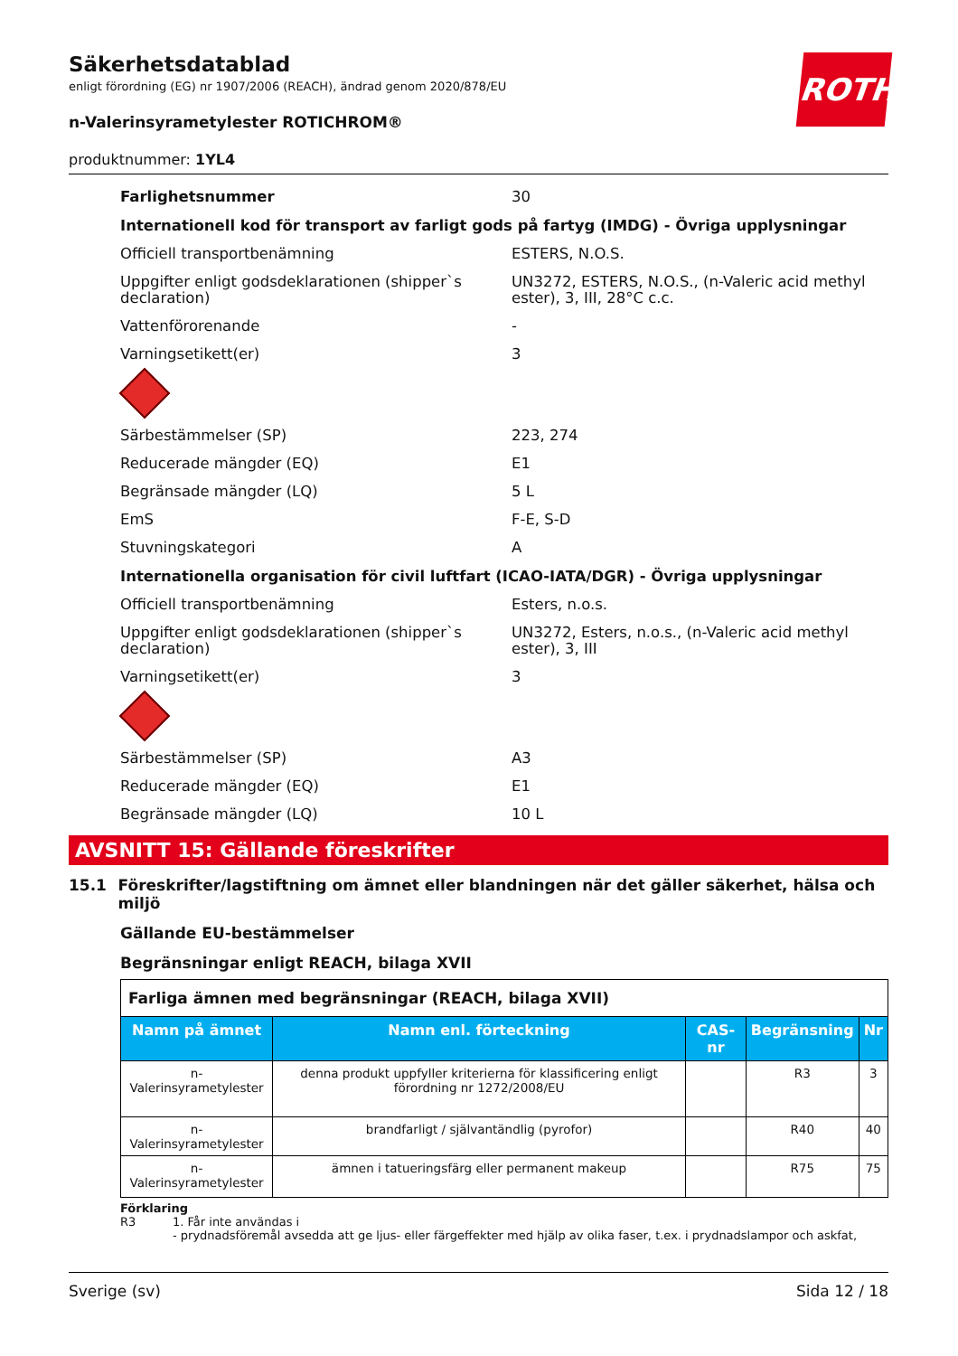ROTH
Säkerhetsdatablad
enligt förordning (EG) nr 1907/2006 (REACH), ändrad genom 2020/878/EU
n-Valerinsyrametylester ROTICHROM®
produktnummer: 1YL4
Farlighetsnummer 30
Internationell kod för transport av farligt gods på fartyg (IMDG) - Övriga upplysningar
Officiell transportbenämning ESTERS, N.O.S.
Uppgifter enligt godsdeklarationen (shipper`s declaration)
UN3272, ESTERS, N.O.S., (n-Valeric acid methyl ester), 3, III, 28°C c.c.
Vattenförorenande -
Varningsetikett(er) 3
Särbestämmelser (SP) 223, 274
Reducerade mängder (EQ) E1
Begränsade mängder (LQ) 5 L
EmS F-E, S-D
Stuvningskategori A
Internationella organisation för civil luftfart (ICAO-IATA/DGR) - Övriga upplysningar
Officiell transportbenämning Esters, n.o.s.
Uppgifter enligt godsdeklarationen (shipper`s declaration)
UN3272, Esters, n.o.s., (n-Valeric acid methyl ester), 3, III
Varningsetikett(er) 3
Särbestämmelser (SP) A3
Reducerade mängder (EQ) E1
Begränsade mängder (LQ) 10 L
AVSNITT 15: Gällande föreskrifter
15.1 Föreskrifter/lagstiftning om ämnet eller blandningen när det gäller säkerhet, hälsa och miljö
Gällande EU-bestämmelser
Begränsningar enligt REACH, bilaga XVII
| Farliga ämnen med begränsningar (REACH, bilaga XVII) | | | | |
| Namn på ämnet | Namn enl. förteckning | CAS-nr | Begränsning | Nr |
| n-Valerinsyrametylester | denna produkt uppfyller kriterierna för klassificering enligt förordning nr 1272/2008/EU | | R3 | 3 |
| n-Valerinsyrametylester | brandfarligt / självantändlig (pyrofor) | | R40 | 40 |
| n-Valerinsyrametylester | ämnen i tatueringsfärg eller permanent makeup | | R75 | 75 |
Förklaring
R3 1. Får inte användas i
- prydnadsföremål avsedda att ge ljus- eller färgeffekter med hjälp av olika faser, t.ex. i prydnadslampor och askfat,
Sverige (sv) Sida 12 / 18